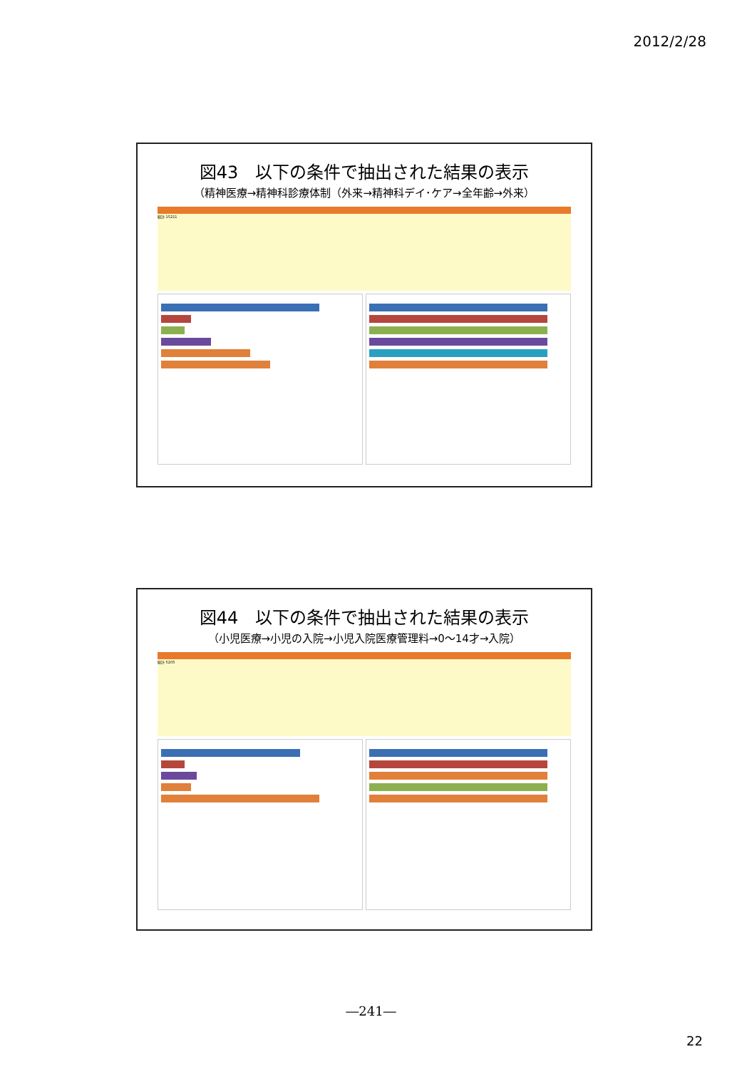2012/2/28
図43　以下の条件で抽出された結果の表示
（精神医療→精神科診療体制（外来→精神科デイ･ケア→全年齢→外来）
総計 15211
図44　以下の条件で抽出された結果の表示
（小児医療→小児の入院→小児入院医療管理料→0～14才→入院）
総計 5205
―241―
22